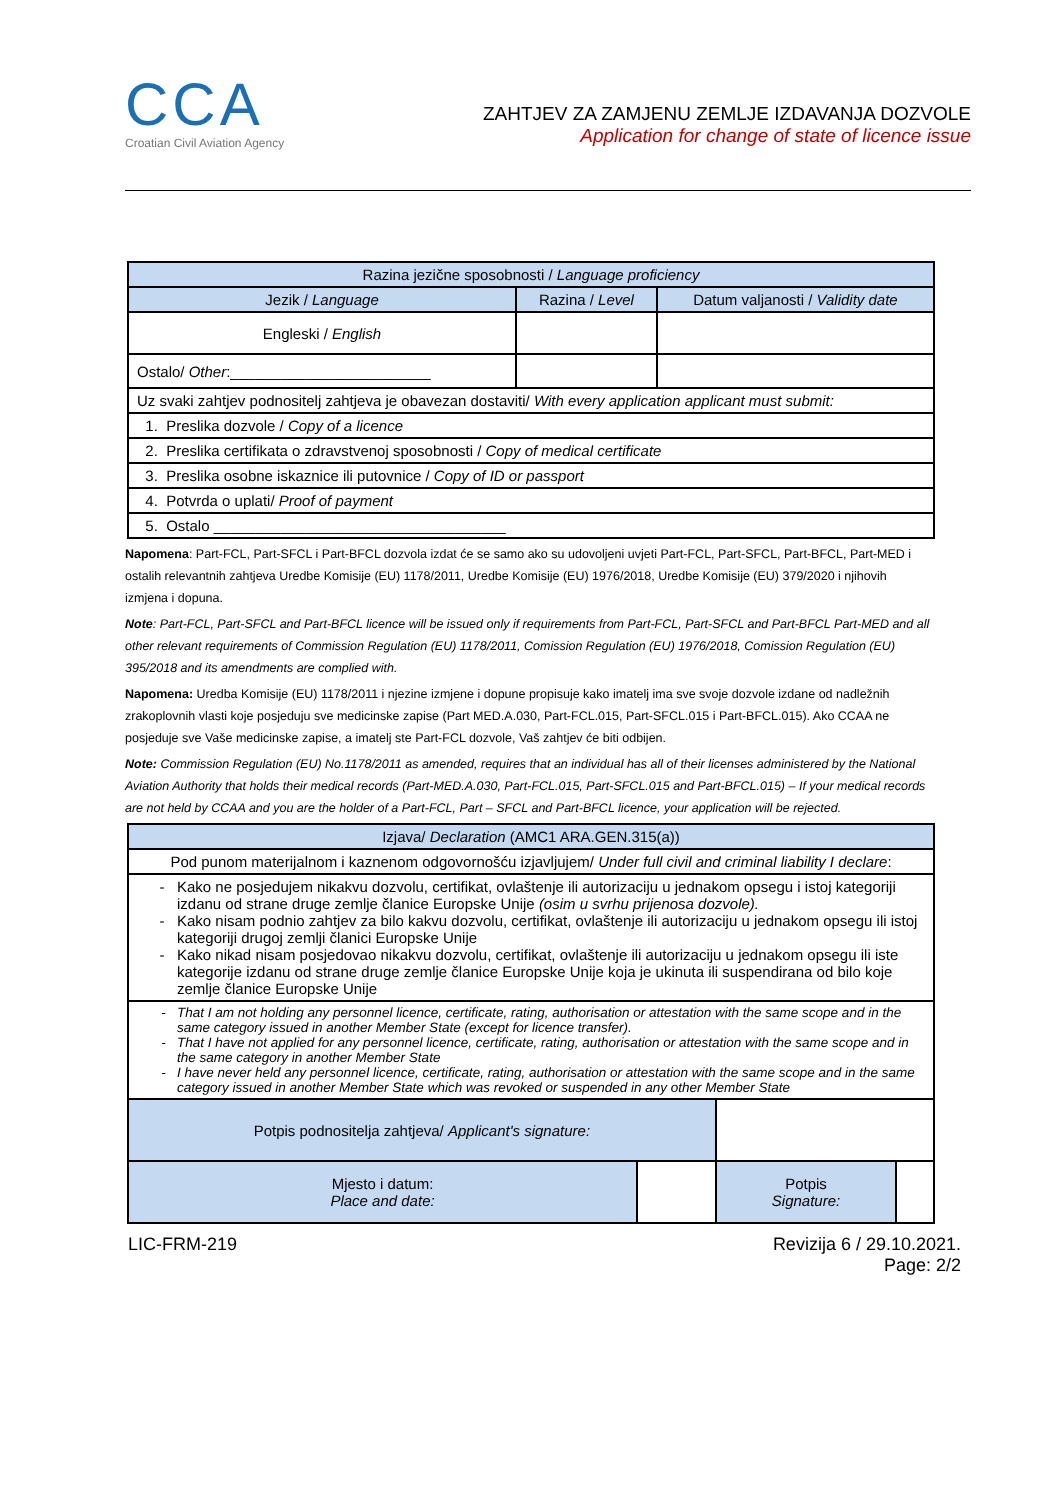CCA
Croatian Civil Aviation Agency
ZAHTJEV ZA ZAMJENU ZEMLJE IZDAVANJA DOZVOLE
Application for change of state of licence issue
| Razina jezične sposobnosti / Language proficiency | | |
| --- | --- | --- |
| Jezik / Language | Razina / Level | Datum valjanosti / Validity date |
| Engleski / English | | |
| Ostalo/ Other :________________________ | | |
| Uz svaki zahtjev podnositelj zahtjeva je obavezan dostaviti/ With every application applicant must submit: | | |
| 1. Preslika dozvole / Copy of a licence | | |
| 2. Preslika certifikata o zdravstvenoj sposobnosti / Copy of medical certificate | | |
| 3. Preslika osobne iskaznice ili putovnice / Copy of ID or passport | | |
| 4. Potvrda o uplati/ Proof of payment | | |
| 5. Ostalo ___________________________________ | | |
Napomena: Part-FCL, Part-SFCL i Part-BFCL dozvola izdat će se samo ako su udovoljeni uvjeti Part-FCL, Part-SFCL, Part-BFCL, Part-MED i ostalih relevantnih zahtjeva Uredbe Komisije (EU) 1178/2011, Uredbe Komisije (EU) 1976/2018, Uredbe Komisije (EU) 379/2020 i njihovih izmjena i dopuna.
Note: Part-FCL, Part-SFCL and Part-BFCL licence will be issued only if requirements from Part-FCL, Part-SFCL and Part-BFCL Part-MED and all other relevant requirements of Commission Regulation (EU) 1178/2011, Comission Regulation (EU) 1976/2018, Comission Regulation (EU) 395/2018 and its amendments are complied with.
Napomena: Uredba Komisije (EU) 1178/2011 i njezine izmjene i dopune propisuje kako imatelj ima sve svoje dozvole izdane od nadležnih zrakoplovnih vlasti koje posjeduju sve medicinske zapise (Part MED.A.030, Part-FCL.015, Part-SFCL.015 i Part-BFCL.015). Ako CCAA ne posjeduje sve Vaše medicinske zapise, a imatelj ste Part-FCL dozvole, Vaš zahtjev će biti odbijen.
Note: Commission Regulation (EU) No.1178/2011 as amended, requires that an individual has all of their licenses administered by the National Aviation Authority that holds their medical records (Part-MED.A.030, Part-FCL.015, Part-SFCL.015 and Part-BFCL.015) – If your medical records are not held by CCAA and you are the holder of a Part-FCL, Part – SFCL and Part-BFCL licence, your application will be rejected.
| Izjava/ Declaration (AMC1 ARA.GEN.315(a)) | | | |
| --- | --- | --- | --- |
| Pod punom materijalnom i kaznenom odgovornošću izjavljujem/ Under full civil and criminal liability I declare : | | | |
| Kako ne posjedujem nikakvu dozvolu, certifikat, ovlaštenje ili autorizaciju u jednakom opsegu i istoj kategoriji izdanu od strane druge zemlje članice Europske Unije (osim u svrhu prijenosa dozvole). Kako nisam podnio zahtjev za bilo kakvu dozvolu, certifikat, ovlaštenje ili autorizaciju u jednakom opsegu ili istoj kategoriji drugoj zemlji članici Europske Unije Kako nikad nisam posjedovao nikakvu dozvolu, certifikat, ovlaštenje ili autorizaciju u jednakom opsegu ili iste kategorije izdanu od strane druge zemlje članice Europske Unije koja je ukinuta ili suspendirana od bilo koje zemlje članice Europske Unije | | | |
| That I am not holding any personnel licence, certificate, rating, authorisation or attestation with the same scope and in the same category issued in another Member State (except for licence transfer). That I have not applied for any personnel licence, certificate, rating, authorisation or attestation with the same scope and in the same category in another Member State I have never held any personnel licence, certificate, rating, authorisation or attestation with the same scope and in the same category issued in another Member State which was revoked or suspended in any other Member State | | | |
| Potpis podnositelja zahtjeva/ Applicant's signature: | | | |
| Mjesto i datum: Place and date: | | Potpis Signature: | |
LIC-FRM-219 Revizija 6 / 29.10.2021.
Page: 2/2